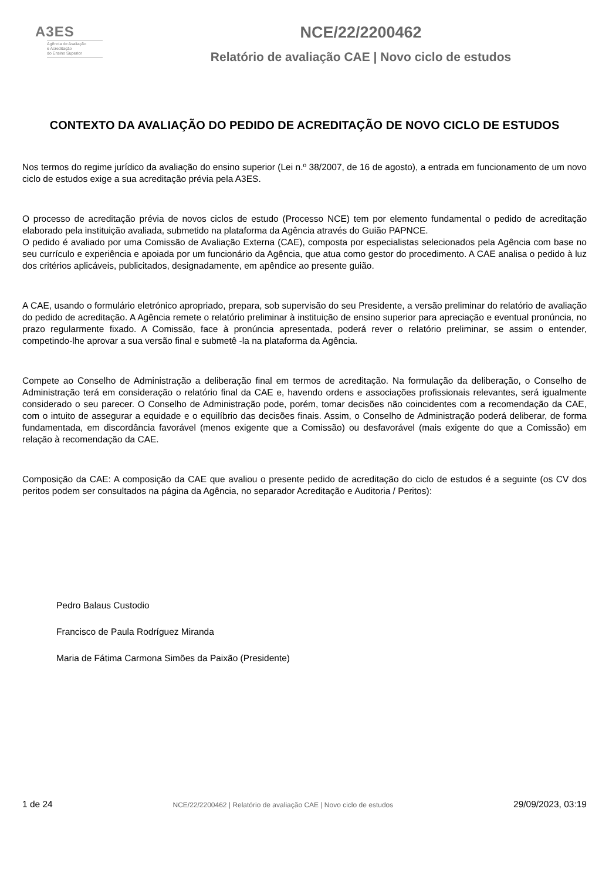A3ES
Agência de Avaliação
e Acreditação
do Ensino Superior
NCE/22/2200462
Relatório de avaliação CAE | Novo ciclo de estudos
CONTEXTO DA AVALIAÇÃO DO PEDIDO DE ACREDITAÇÃO DE NOVO CICLO DE ESTUDOS
Nos termos do regime jurídico da avaliação do ensino superior (Lei n.º 38/2007, de 16 de agosto), a entrada em funcionamento de um novo ciclo de estudos exige a sua acreditação prévia pela A3ES.
O processo de acreditação prévia de novos ciclos de estudo (Processo NCE) tem por elemento fundamental o pedido de acreditação elaborado pela instituição avaliada, submetido na plataforma da Agência através do Guião PAPNCE.
O pedido é avaliado por uma Comissão de Avaliação Externa (CAE), composta por especialistas selecionados pela Agência com base no seu currículo e experiência e apoiada por um funcionário da Agência, que atua como gestor do procedimento. A CAE analisa o pedido à luz dos critérios aplicáveis, publicitados, designadamente, em apêndice ao presente guião.
A CAE, usando o formulário eletrónico apropriado, prepara, sob supervisão do seu Presidente, a versão preliminar do relatório de avaliação do pedido de acreditação. A Agência remete o relatório preliminar à instituição de ensino superior para apreciação e eventual pronúncia, no prazo regularmente fixado. A Comissão, face à pronúncia apresentada, poderá rever o relatório preliminar, se assim o entender, competindo-lhe aprovar a sua versão final e submetê -la na plataforma da Agência.
Compete ao Conselho de Administração a deliberação final em termos de acreditação. Na formulação da deliberação, o Conselho de Administração terá em consideração o relatório final da CAE e, havendo ordens e associações profissionais relevantes, será igualmente considerado o seu parecer. O Conselho de Administração pode, porém, tomar decisões não coincidentes com a recomendação da CAE, com o intuito de assegurar a equidade e o equilíbrio das decisões finais. Assim, o Conselho de Administração poderá deliberar, de forma fundamentada, em discordância favorável (menos exigente que a Comissão) ou desfavorável (mais exigente do que a Comissão) em relação à recomendação da CAE.
Composição da CAE: A composição da CAE que avaliou o presente pedido de acreditação do ciclo de estudos é a seguinte (os CV dos peritos podem ser consultados na página da Agência, no separador Acreditação e Auditoria / Peritos):
Pedro Balaus Custodio
Francisco de Paula Rodríguez Miranda
Maria de Fátima Carmona Simões da Paixão (Presidente)
1 de 24 NCE/22/2200462 | Relatório de avaliação CAE | Novo ciclo de estudos 29/09/2023, 03:19